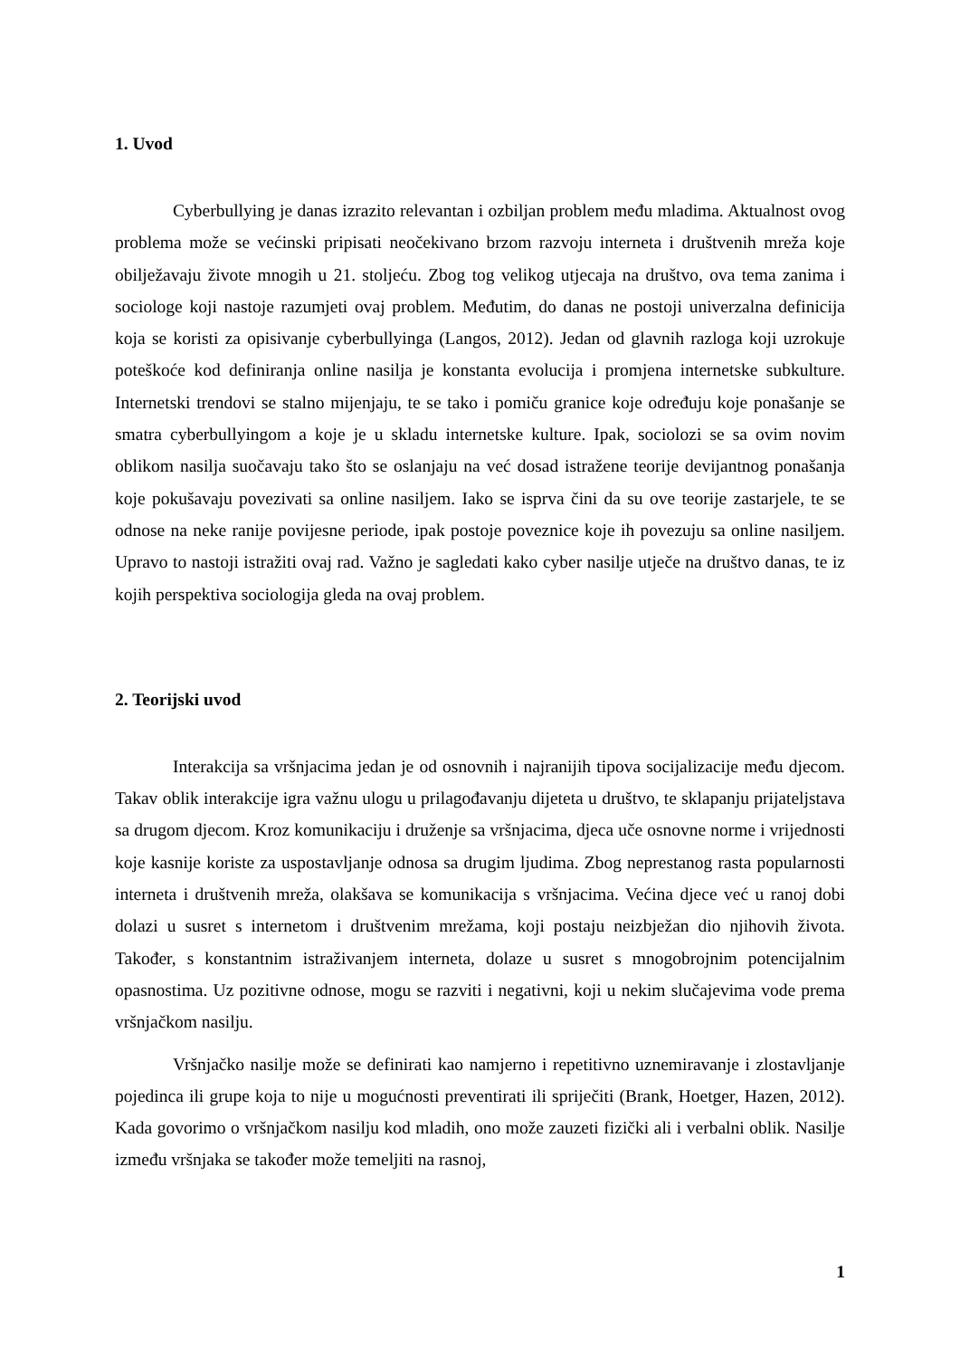1. Uvod
Cyberbullying je danas izrazito relevantan i ozbiljan problem među mladima. Aktualnost ovog problema može se većinski pripisati neočekivano brzom razvoju interneta i društvenih mreža koje obilježavaju živote mnogih u 21. stoljeću. Zbog tog velikog utjecaja na društvo, ova tema zanima i sociologe koji nastoje razumjeti ovaj problem. Međutim, do danas ne postoji univerzalna definicija koja se koristi za opisivanje cyberbullyinga (Langos, 2012). Jedan od glavnih razloga koji uzrokuje poteškoće kod definiranja online nasilja je konstanta evolucija i promjena internetske subkulture. Internetski trendovi se stalno mijenjaju, te se tako i pomiču granice koje određuju koje ponašanje se smatra cyberbullyingom a koje je u skladu internetske kulture. Ipak, sociolozi se sa ovim novim oblikom nasilja suočavaju tako što se oslanjaju na već dosad istražene teorije devijantnog ponašanja koje pokušavaju povezivati sa online nasiljem. Iako se isprva čini da su ove teorije zastarjele, te se odnose na neke ranije povijesne periode, ipak postoje poveznice koje ih povezuju sa online nasiljem. Upravo to nastoji istražiti ovaj rad. Važno je sagledati kako cyber nasilje utječe na društvo danas, te iz kojih perspektiva sociologija gleda na ovaj problem.
2. Teorijski uvod
Interakcija sa vršnjacima jedan je od osnovnih i najranijih tipova socijalizacije među djecom. Takav oblik interakcije igra važnu ulogu u prilagođavanju dijeteta u društvo, te sklapanju prijateljstava sa drugom djecom. Kroz komunikaciju i druženje sa vršnjacima, djeca uče osnovne norme i vrijednosti koje kasnije koriste za uspostavljanje odnosa sa drugim ljudima. Zbog neprestanog rasta popularnosti interneta i društvenih mreža, olakšava se komunikacija s vršnjacima. Većina djece već u ranoj dobi dolazi u susret s internetom i društvenim mrežama, koji postaju neizbježan dio njihovih života. Također, s konstantnim istraživanjem interneta, dolaze u susret s mnogobrojnim potencijalnim opasnostima. Uz pozitivne odnose, mogu se razviti i negativni, koji u nekim slučajevima vode prema vršnjačkom nasilju.
Vršnjačko nasilje može se definirati kao namjerno i repetitivno uznemiravanje i zlostavljanje pojedinca ili grupe koja to nije u mogućnosti preventirati ili spriječiti (Brank, Hoetger, Hazen, 2012). Kada govorimo o vršnjačkom nasilju kod mladih, ono može zauzeti fizički ali i verbalni oblik. Nasilje između vršnjaka se također može temeljiti na rasnoj,
1